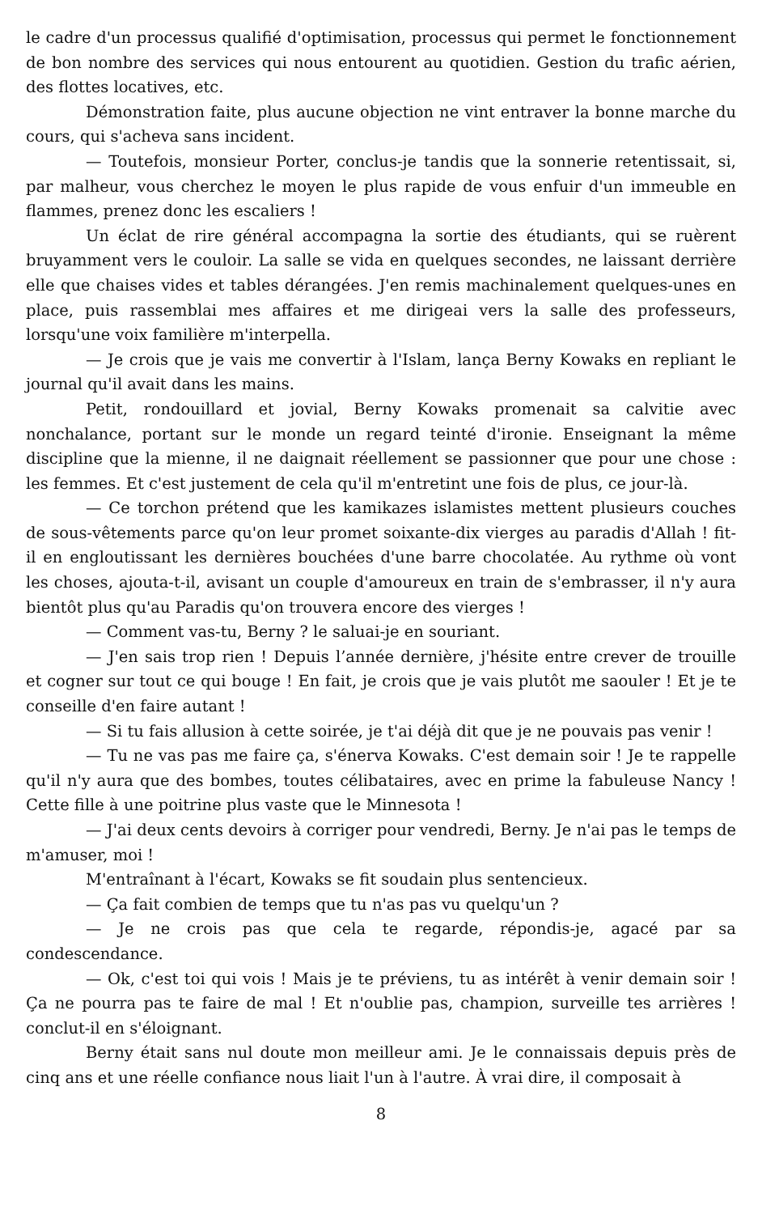le cadre d'un processus qualifié d'optimisation, processus qui permet le fonctionnement de bon nombre des services qui nous entourent au quotidien. Gestion du trafic aérien, des flottes locatives, etc.
Démonstration faite, plus aucune objection ne vint entraver la bonne marche du cours, qui s'acheva sans incident.
— Toutefois, monsieur Porter, conclus-je tandis que la sonnerie retentissait, si, par malheur, vous cherchez le moyen le plus rapide de vous enfuir d'un immeuble en flammes, prenez donc les escaliers !
Un éclat de rire général accompagna la sortie des étudiants, qui se ruèrent bruyamment vers le couloir. La salle se vida en quelques secondes, ne laissant derrière elle que chaises vides et tables dérangées. J'en remis machinalement quelques-unes en place, puis rassemblai mes affaires et me dirigeai vers la salle des professeurs, lorsqu'une voix familière m'interpella.
— Je crois que je vais me convertir à l'Islam, lança Berny Kowaks en repliant le journal qu'il avait dans les mains.
Petit, rondouillard et jovial, Berny Kowaks promenait sa calvitie avec nonchalance, portant sur le monde un regard teinté d'ironie. Enseignant la même discipline que la mienne, il ne daignait réellement se passionner que pour une chose : les femmes. Et c'est justement de cela qu'il m'entretint une fois de plus, ce jour-là.
— Ce torchon prétend que les kamikazes islamistes mettent plusieurs couches de sous-vêtements parce qu'on leur promet soixante-dix vierges au paradis d'Allah ! fit-il en engloutissant les dernières bouchées d'une barre chocolatée. Au rythme où vont les choses, ajouta-t-il, avisant un couple d'amoureux en train de s'embrasser, il n'y aura bientôt plus qu'au Paradis qu'on trouvera encore des vierges !
— Comment vas-tu, Berny ? le saluai-je en souriant.
— J'en sais trop rien ! Depuis l’année dernière, j'hésite entre crever de trouille et cogner sur tout ce qui bouge ! En fait, je crois que je vais plutôt me saouler ! Et je te conseille d'en faire autant !
— Si tu fais allusion à cette soirée, je t'ai déjà dit que je ne pouvais pas venir !
— Tu ne vas pas me faire ça, s'énerva Kowaks. C'est demain soir ! Je te rappelle qu'il n'y aura que des bombes, toutes célibataires, avec en prime la fabuleuse Nancy ! Cette fille à une poitrine plus vaste que le Minnesota !
— J'ai deux cents devoirs à corriger pour vendredi, Berny. Je n'ai pas le temps de m'amuser, moi !
M'entraînant à l'écart, Kowaks se fit soudain plus sentencieux.
— Ça fait combien de temps que tu n'as pas vu quelqu'un ?
— Je ne crois pas que cela te regarde, répondis-je, agacé par sa condescendance.
— Ok, c'est toi qui vois ! Mais je te préviens, tu as intérêt à venir demain soir ! Ça ne pourra pas te faire de mal ! Et n'oublie pas, champion, surveille tes arrières ! conclut-il en s'éloignant.
Berny était sans nul doute mon meilleur ami. Je le connaissais depuis près de cinq ans et une réelle confiance nous liait l'un à l'autre. À vrai dire, il composait à
8